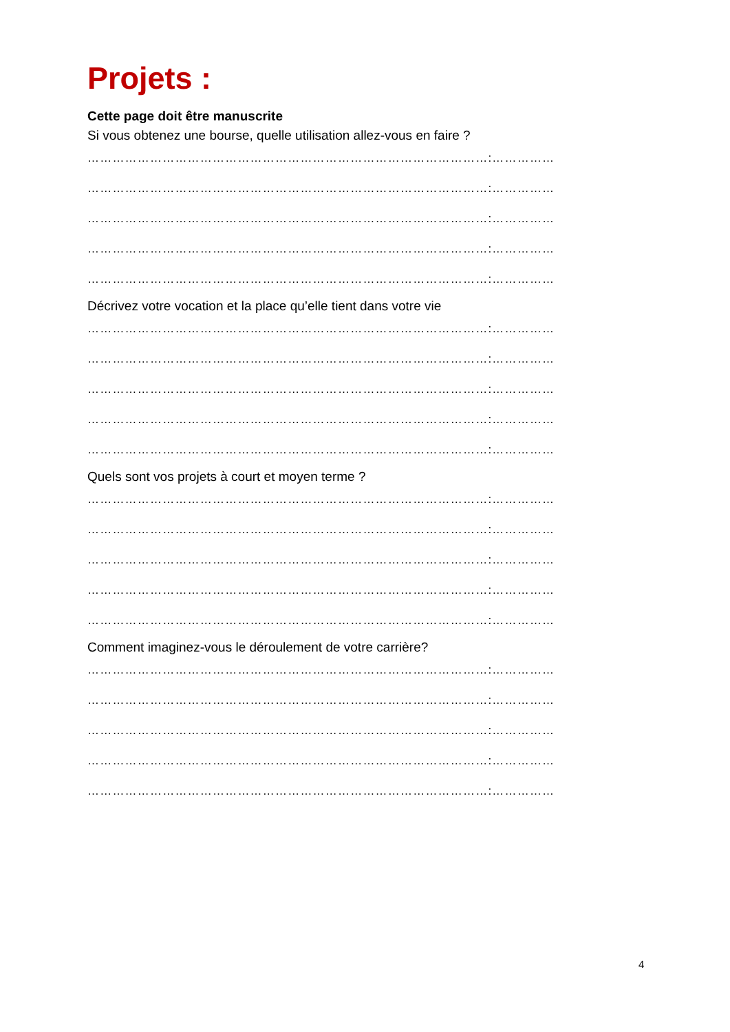Projets :
Cette page doit être manuscrite
Si vous obtenez une bourse, quelle utilisation allez-vous en faire ?
……………………………………………………………………………………:……………
……………………………………………………………………………………:……………
……………………………………………………………………………………:……………
……………………………………………………………………………………:……………
……………………………………………………………………………………:……………
Décrivez votre vocation et la place qu’elle tient dans votre vie
……………………………………………………………………………………:……………
……………………………………………………………………………………:……………
……………………………………………………………………………………:……………
……………………………………………………………………………………:……………
……………………………………………………………………………………:……………
Quels sont vos projets à court et moyen terme ?
……………………………………………………………………………………:……………
……………………………………………………………………………………:……………
……………………………………………………………………………………:……………
……………………………………………………………………………………:……………
……………………………………………………………………………………:……………
Comment imaginez-vous le déroulement de votre carrière?
……………………………………………………………………………………:……………
……………………………………………………………………………………:……………
……………………………………………………………………………………:……………
……………………………………………………………………………………:……………
……………………………………………………………………………………:……………
4